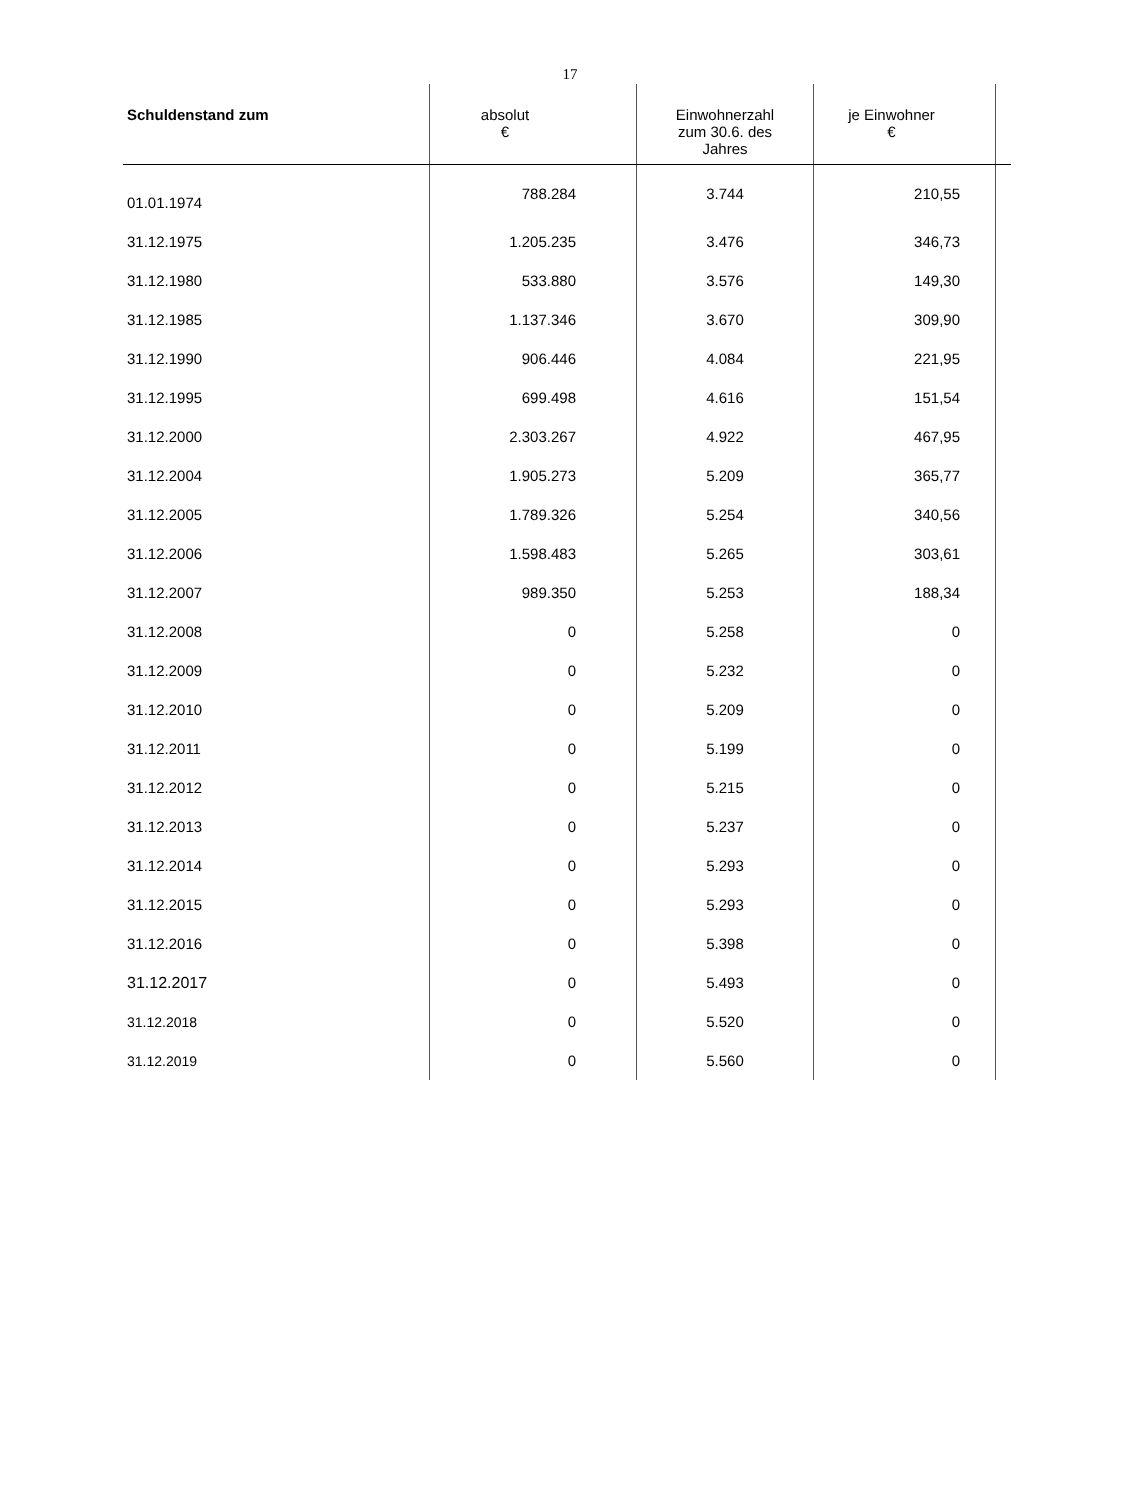17
| Schuldenstand zum | absolut € | Einwohnerzahl zum 30.6. des Jahres | je Einwohner € | |
| --- | --- | --- | --- | --- |
| 01.01.1974 | 788.284 | 3.744 | 210,55 | |
| 31.12.1975 | 1.205.235 | 3.476 | 346,73 | |
| 31.12.1980 | 533.880 | 3.576 | 149,30 | |
| 31.12.1985 | 1.137.346 | 3.670 | 309,90 | |
| 31.12.1990 | 906.446 | 4.084 | 221,95 | |
| 31.12.1995 | 699.498 | 4.616 | 151,54 | |
| 31.12.2000 | 2.303.267 | 4.922 | 467,95 | |
| 31.12.2004 | 1.905.273 | 5.209 | 365,77 | |
| 31.12.2005 | 1.789.326 | 5.254 | 340,56 | |
| 31.12.2006 | 1.598.483 | 5.265 | 303,61 | |
| 31.12.2007 | 989.350 | 5.253 | 188,34 | |
| 31.12.2008 | 0 | 5.258 | 0 | |
| 31.12.2009 | 0 | 5.232 | 0 | |
| 31.12.2010 | 0 | 5.209 | 0 | |
| 31.12.2011 | 0 | 5.199 | 0 | |
| 31.12.2012 | 0 | 5.215 | 0 | |
| 31.12.2013 | 0 | 5.237 | 0 | |
| 31.12.2014 | 0 | 5.293 | 0 | |
| 31.12.2015 | 0 | 5.293 | 0 | |
| 31.12.2016 | 0 | 5.398 | 0 | |
| 31.12.2017 | 0 | 5.493 | 0 | |
| 31.12.2018 | 0 | 5.520 | 0 | |
| 31.12.2019 | 0 | 5.560 | 0 | |